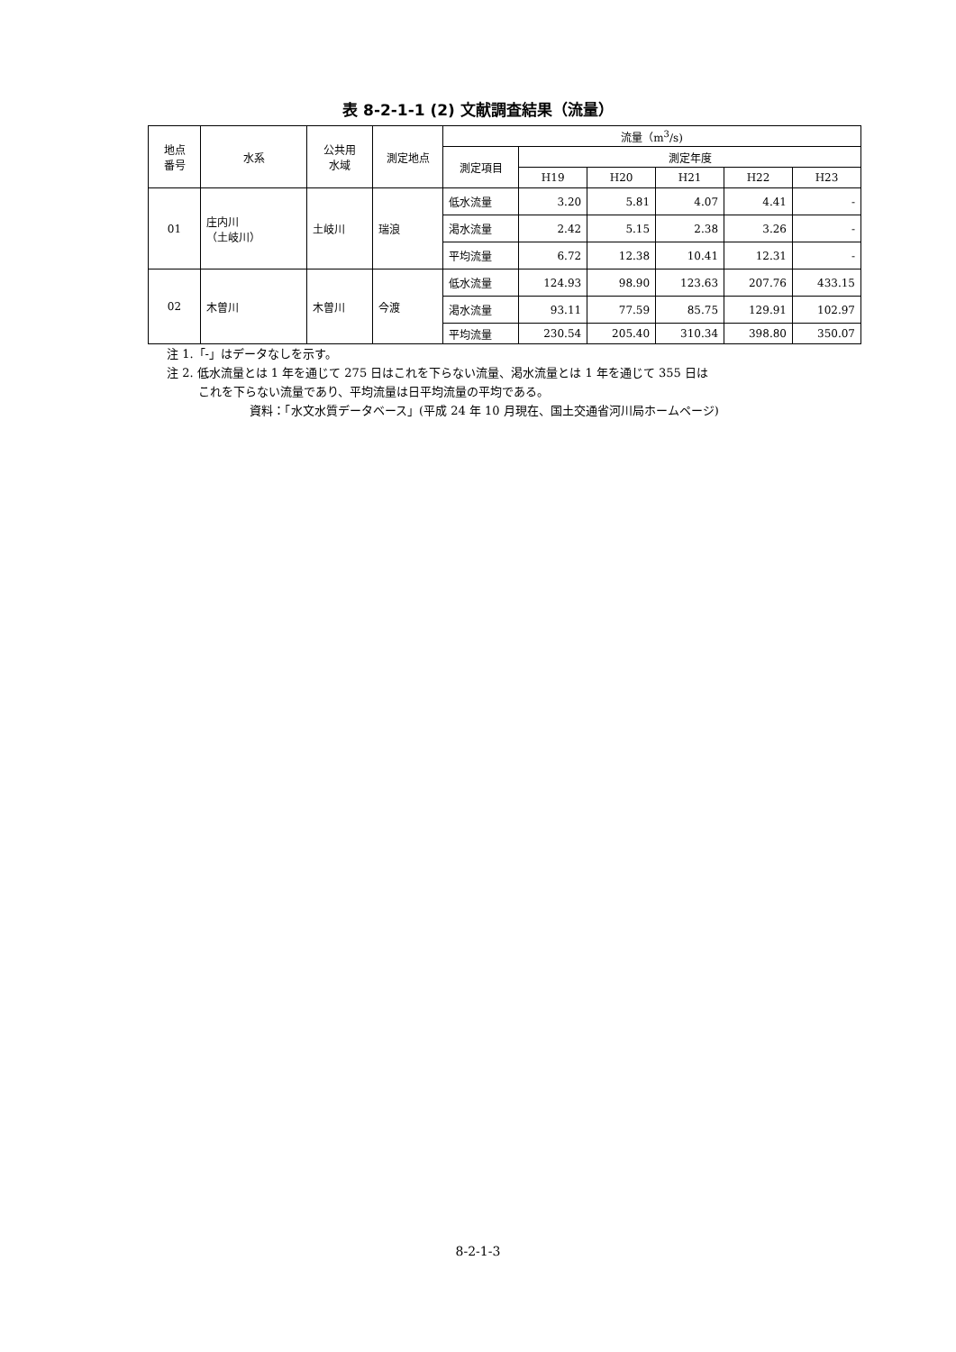表 8-2-1-1 (2) 文献調査結果（流量）
| 地点 番号 | 水系 | 公共用 水域 | 測定地点 | 流量（m<sup>3</sup>/s) | | | | | |
| --- | --- | --- | --- | --- | --- | --- | --- | --- | --- |
| | | | | 測定項目 | 測定年度 | | | | |
| | | | | | H19 | H20 | H21 | H22 | H23 |
| 01 | 庄内川 （土岐川） | 土岐川 | 瑞浪 | 低水流量 | 3.20 | 5.81 | 4.07 | 4.41 | - |
| | | | | 渇水流量 | 2.42 | 5.15 | 2.38 | 3.26 | - |
| | | | | 平均流量 | 6.72 | 12.38 | 10.41 | 12.31 | - |
| 02 | 木曽川 | 木曽川 | 今渡 | 低水流量 | 124.93 | 98.90 | 123.63 | 207.76 | 433.15 |
| | | | | 渇水流量 | 93.11 | 77.59 | 85.75 | 129.91 | 102.97 |
| | | | | 平均流量 | 230.54 | 205.40 | 310.34 | 398.80 | 350.07 |
注 1.「-」はデータなしを示す。
注 2. 低水流量とは 1 年を通じて 275 日はこれを下らない流量、渇水流量とは 1 年を通じて 355 日は
これを下らない流量であり、平均流量は日平均流量の平均である。
資料：「水文水質データベース」(平成 24 年 10 月現在、国土交通省河川局ホームページ)
8-2-1-3